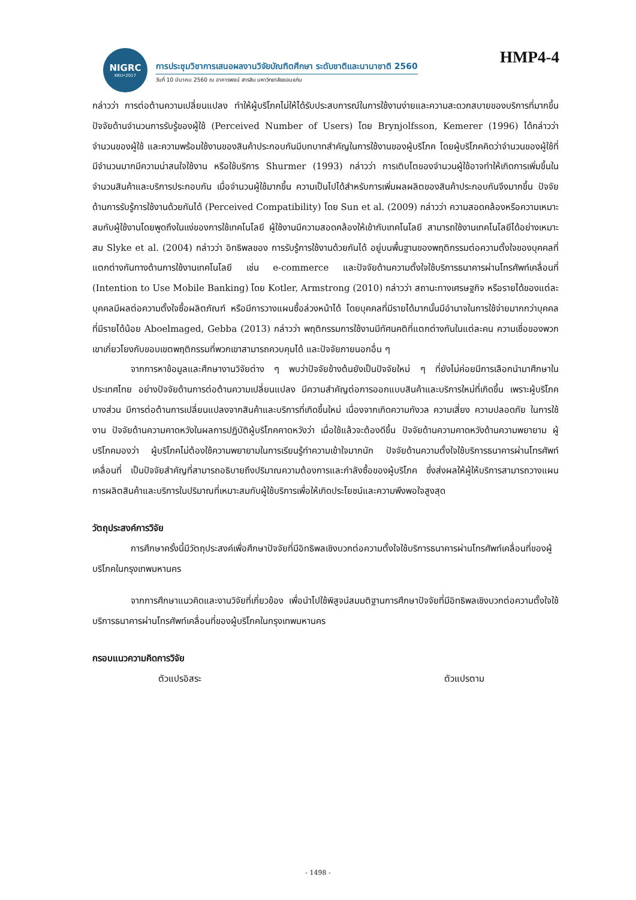NIGRC
KKU•2017
การประชุมวิชาการเสนอผลงานวิจัยบัณฑิตศึกษา ระดับชาติและนานาชาติ 2560
วันที่ 10 มีนาคม 2560 ณ อาคารพจน์ สารสิน มหาวิทยาลัยขอนแก่น
HMP4-4
กล่าวว่า การต่อต้านความเปลี่ยนแปลง ทำให้ผู้บริโภคไม่ให้ได้รับประสบการณ์ในการใช้งานง่ายและความสะดวกสบายของบริการที่มากขึ้น ปัจจัยด้านจำนวนการรับรู้ของผู้ใช้ (Perceived Number of Users) โดย Brynjolfsson, Kemerer (1996) ได้กล่าวว่า จำนวนของผู้ใช้ และความพร้อมใช้งานของสินค้าประกอบกันมีบทบาทสำคัญในการใช้งานของผู้บริโภค โดยผู้บริโภคคิดว่าจำนวนของผู้ใช้ที่มีจำนวนมากมีความน่าสนใจใช้งาน หรือใช้บริการ Shurmer (1993) กล่าวว่า การเติบโตของจำนวนผู้ใช้อาจทำให้เกิดการเพิ่มขึ้นในจำนวนสินค้าและบริการประกอบกัน เมื่อจำนวนผู้ใช้มากขึ้น ความเป็นไปได้สำหรับการเพิ่มผลผลิตของสินค้าประกอบกันจึงมากขึ้น ปัจจัยด้านการรับรู้การใช้งานด้วยกันได้ (Perceived Compatibility) โดย Sun et al. (2009) กล่าวว่า ความสอดคล้องหรือความเหมาะสมกับผู้ใช้งานโดยพูดถึงในแง่ของการใช้เทคโนโลยี ผู้ใช้งานมีความสอดคล้องให้เข้ากับเทคโนโลยี สามารถใช้งานเทคโนโลยีได้อย่างเหมาะสม Slyke et al. (2004) กล่าวว่า อิทธิพลของ การรับรู้การใช้งานด้วยกันได้ อยู่บนพื้นฐานของพฤติกรรมต่อความตั้งใจของบุคคลที่แตกต่างกันทางด้านการใช้งานเทคโนโลยี เช่น e-commerce และปัจจัยด้านความตั้งใจใช้บริการธนาคารผ่านโทรศัพท์เคลื่อนที่ (Intention to Use Mobile Banking) โดย Kotler, Armstrong (2010) กล่าวว่า สถานะทางเศรษฐกิจ หรือรายได้ของแต่ละบุคคลมีผลต่อความตั้งใจซื้อผลิตภัณฑ์ หรือมีการวางแผนซื้อล่วงหน้าได้ โดยบุคคลที่มีรายได้มากนั้นมีอำนาจในการใช้จ่ายมากกว่าบุคคลที่มีรายได้น้อย Aboelmaged, Gebba (2013) กล่าวว่า พฤติกรรมการใช้งานมีทัศนคติที่แตกต่างกันในแต่ละคน ความเชื่อของพวกเขาเกี่ยวโยงกับขอบเขตพฤติกรรมที่พวกเขาสามารถควบคุมได้ และปัจจัยภายนอกอื่น ๆ
จากการหาข้อมูลและศึกษางานวิจัยต่าง ๆ พบว่าปัจจัยข้างต้นยังเป็นปัจจัยใหม่ ๆ ที่ยังไม่ค่อยมีการเลือกนำมาศึกษาในประเทศไทย อย่างปัจจัยด้านการต่อต้านความเปลี่ยนแปลง มีความสำคัญต่อการออกแบบสินค้าและบริการใหม่ที่เกิดขึ้น เพราะผู้บริโภคบางส่วน มีการต่อต้านการเปลี่ยนแปลงจากสินค้าและบริการที่เกิดขึ้นใหม่ เนื่องจากเกิดความกังวล ความเสี่ยง ความปลอดภัย ในการใช้งาน ปัจจัยด้านความคาดหวังในผลการปฏิบัติผู้บริโภคคาดหวังว่า เมื่อใช้แล้วจะต้องดีขึ้น ปัจจัยด้านความคาดหวังด้านความพยายาม ผู้บริโภคมองว่า ผู้บริโภคไม่ต้องใช้ความพยายามในการเรียนรู้ทำความเข้าใจมากนัก ปัจจัยด้านความตั้งใจใช้บริการธนาคารผ่านโทรศัพท์เคลื่อนที่ เป็นปัจจัยสำคัญที่สามารถอธิบายถึงปริมาณความต้องการและกำลังซื้อของผู้บริโภค ซึ่งส่งผลให้ผู้ให้บริการสามารถวางแผนการผลิตสินค้าและบริการในปริมาณที่เหมาะสมกับผู้ใช้บริการเพื่อให้เกิดประโยชน์และความพึงพอใจสูงสุด
วัตถุประสงค์การวิจัย
การศึกษาครั้งนี้มีวัตถุประสงค์เพื่อศึกษาปัจจัยที่มีอิทธิพลเชิงบวกต่อความตั้งใจใช้บริการธนาคารผ่านโทรศัพท์เคลื่อนที่ของผู้บริโภคในกรุงเทพมหานคร
จากการศึกษาแนวคิดและงานวิจัยที่เกี่ยวข้อง เพื่อนำไปใช้พิสูจน์สมมติฐานการศึกษาปัจจัยที่มีอิทธิพลเชิงบวกต่อความตั้งใจใช้บริการธนาคารผ่านโทรศัพท์เคลื่อนที่ของผู้บริโภคในกรุงเทพมหานคร
กรอบแนวความคิดการวิจัย
ตัวแปรอิสระ ตัวแปรตาม
- 1498 -